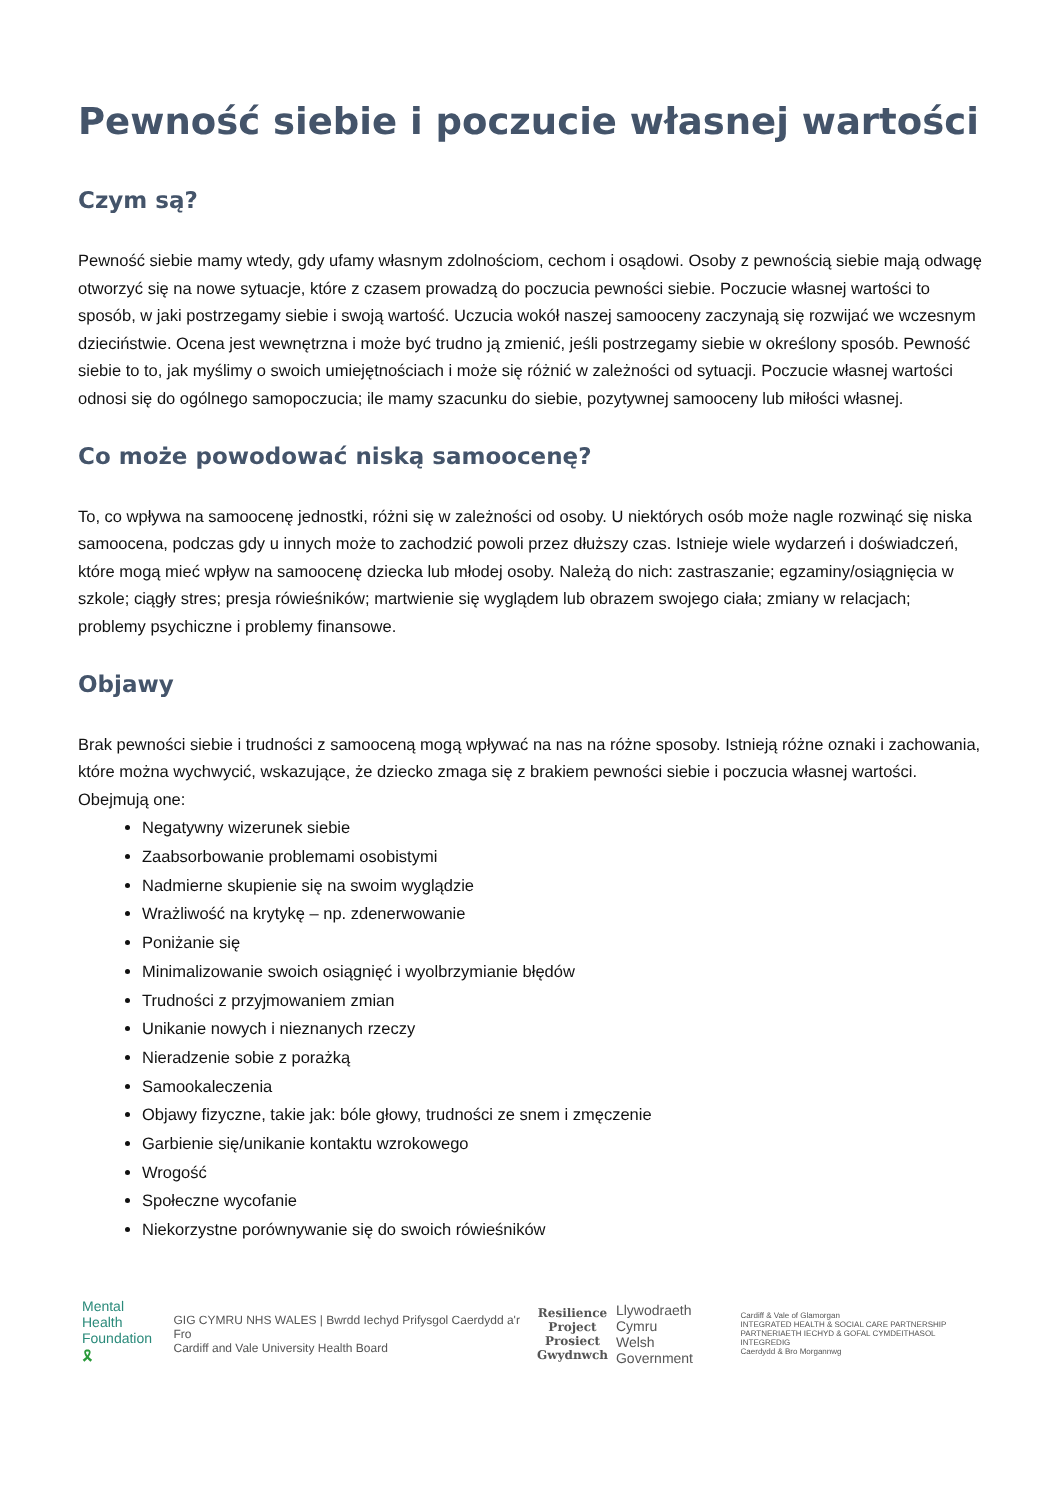Pewność siebie i poczucie własnej wartości
Czym są?
Pewność siebie mamy wtedy, gdy ufamy własnym zdolnościom, cechom i osądowi. Osoby z pewnością siebie mają odwagę otworzyć się na nowe sytuacje, które z czasem prowadzą do poczucia pewności siebie. Poczucie własnej wartości to sposób, w jaki postrzegamy siebie i swoją wartość. Uczucia wokół naszej samooceny zaczynają się rozwijać we wczesnym dzieciństwie. Ocena jest wewnętrzna i może być trudno ją zmienić, jeśli postrzegamy siebie w określony sposób. Pewność siebie to to, jak myślimy o swoich umiejętnościach i może się różnić w zależności od sytuacji. Poczucie własnej wartości odnosi się do ogólnego samopoczucia; ile mamy szacunku do siebie, pozytywnej samooceny lub miłości własnej.
Co może powodować niską samoocenę?
To, co wpływa na samoocenę jednostki, różni się w zależności od osoby. U niektórych osób może nagle rozwinąć się niska samoocena, podczas gdy u innych może to zachodzić powoli przez dłuższy czas. Istnieje wiele wydarzeń i doświadczeń, które mogą mieć wpływ na samoocenę dziecka lub młodej osoby. Należą do nich: zastraszanie; egzaminy/osiągnięcia w szkole; ciągły stres; presja rówieśników; martwienie się wyglądem lub obrazem swojego ciała; zmiany w relacjach; problemy psychiczne i problemy finansowe.
Objawy
Brak pewności siebie i trudności z samooceną mogą wpływać na nas na różne sposoby. Istnieją różne oznaki i zachowania, które można wychwycić, wskazujące, że dziecko zmaga się z brakiem pewności siebie i poczucia własnej wartości.
Obejmują one:
Negatywny wizerunek siebie
Zaabsorbowanie problemami osobistymi
Nadmierne skupienie się na swoim wyglądzie
Wrażliwość na krytykę – np. zdenerwowanie
Poniżanie się
Minimalizowanie swoich osiągnięć i wyolbrzymianie błędów
Trudności z przyjmowaniem zmian
Unikanie nowych i nieznanych rzeczy
Nieradzenie sobie z porażką
Samookaleczenia
Objawy fizyczne, takie jak: bóle głowy, trudności ze snem i zmęczenie
Garbienie się/unikanie kontaktu wzrokowego
Wrogość
Społeczne wycofanie
Niekorzystne porównywanie się do swoich rówieśników
Mental Health
Foundation 🎗
GIG CYMRU NHS WALES | Bwrdd Iechyd Prifysgol Caerdydd a'r Fro
Cardiff and Vale University Health Board
Resilience
Project
Prosiect
Gwydnwch
Llywodraeth Cymru
Welsh Government
Cardiff & Vale of Glamorgan
INTEGRATED HEALTH & SOCIAL CARE PARTNERSHIP
PARTNERIAETH IECHYD & GOFAL CYMDEITHASOL INTEGREDIG
Caerdydd & Bro Morgannwg